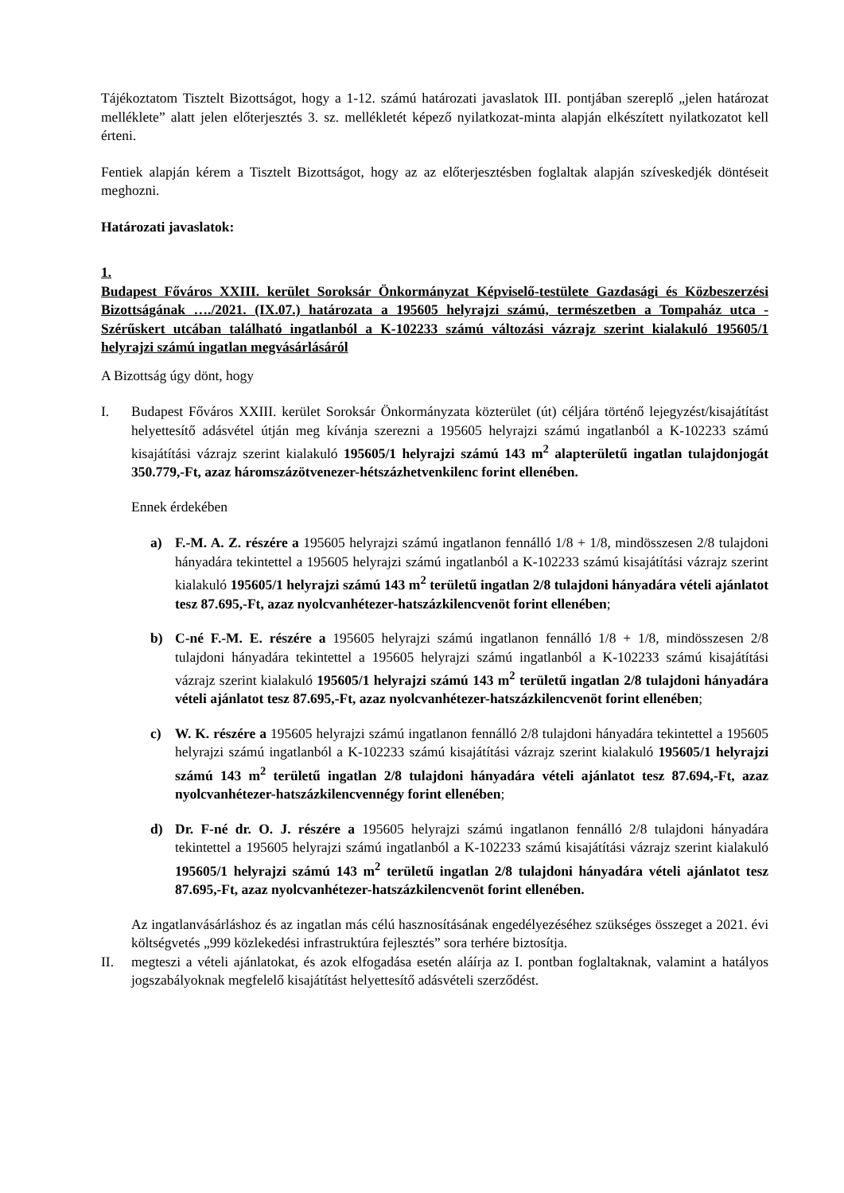Tájékoztatom Tisztelt Bizottságot, hogy a 1-12. számú határozati javaslatok III. pontjában szereplő „jelen határozat melléklete” alatt jelen előterjesztés 3. sz. mellékletét képező nyilatkozat-minta alapján elkészített nyilatkozatot kell érteni.
Fentiek alapján kérem a Tisztelt Bizottságot, hogy az az előterjesztésben foglaltak alapján szíveskedjék döntéseit meghozni.
Határozati javaslatok:
1.
Budapest Főváros XXIII. kerület Soroksár Önkormányzat Képviselő-testülete Gazdasági és Közbeszerzési Bizottságának …./2021. (IX.07.) határozata a 195605 helyrajzi számú, természetben a Tompaház utca - Szérűskert utcában található ingatlanból a K-102233 számú változási vázrajz szerint kialakuló 195605/1 helyrajzi számú ingatlan megvásárlásáról
A Bizottság úgy dönt, hogy
I. Budapest Főváros XXIII. kerület Soroksár Önkormányzata közterület (út) céljára történő lejegyzést/kisajátítást helyettesítő adásvétel útján meg kívánja szerezni a 195605 helyrajzi számú ingatlanból a K-102233 számú kisajátítási vázrajz szerint kialakuló 195605/1 helyrajzi számú 143 m<sup>2</sup> alapterületű ingatlan tulajdonjogát 350.779,-Ft, azaz háromszázötvenezer-hétszázhetvenkilenc forint ellenében.
Ennek érdekében
a) F.-M. A. Z. részére a 195605 helyrajzi számú ingatlanon fennálló 1/8 + 1/8, mindösszesen 2/8 tulajdoni hányadára tekintettel a 195605 helyrajzi számú ingatlanból a K-102233 számú kisajátítási vázrajz szerint kialakuló 195605/1 helyrajzi számú 143 m<sup>2</sup> területű ingatlan 2/8 tulajdoni hányadára vételi ajánlatot tesz 87.695,-Ft, azaz nyolcvanhétezer-hatszázkilencvenöt forint ellenében;
b) C-né F.-M. E. részére a 195605 helyrajzi számú ingatlanon fennálló 1/8 + 1/8, mindösszesen 2/8 tulajdoni hányadára tekintettel a 195605 helyrajzi számú ingatlanból a K-102233 számú kisajátítási vázrajz szerint kialakuló 195605/1 helyrajzi számú 143 m<sup>2</sup> területű ingatlan 2/8 tulajdoni hányadára vételi ajánlatot tesz 87.695,-Ft, azaz nyolcvanhétezer-hatszázkilencvenöt forint ellenében;
c) W. K. részére a 195605 helyrajzi számú ingatlanon fennálló 2/8 tulajdoni hányadára tekintettel a 195605 helyrajzi számú ingatlanból a K-102233 számú kisajátítási vázrajz szerint kialakuló 195605/1 helyrajzi számú 143 m<sup>2</sup> területű ingatlan 2/8 tulajdoni hányadára vételi ajánlatot tesz 87.694,-Ft, azaz nyolcvanhétezer-hatszázkilencvennégy forint ellenében;
d) Dr. F-né dr. O. J. részére a 195605 helyrajzi számú ingatlanon fennálló 2/8 tulajdoni hányadára tekintettel a 195605 helyrajzi számú ingatlanból a K-102233 számú kisajátítási vázrajz szerint kialakuló 195605/1 helyrajzi számú 143 m<sup>2</sup> területű ingatlan 2/8 tulajdoni hányadára vételi ajánlatot tesz 87.695,-Ft, azaz nyolcvanhétezer-hatszázkilencvenöt forint ellenében.
Az ingatlanvásárláshoz és az ingatlan más célú hasznosításának engedélyezéséhez szükséges összeget a 2021. évi költségvetés „999 közlekedési infrastruktúra fejlesztés” sora terhére biztosítja.
II. megteszi a vételi ajánlatokat, és azok elfogadása esetén aláírja az I. pontban foglaltaknak, valamint a hatályos jogszabályoknak megfelelő kisajátítást helyettesítő adásvételi szerződést.